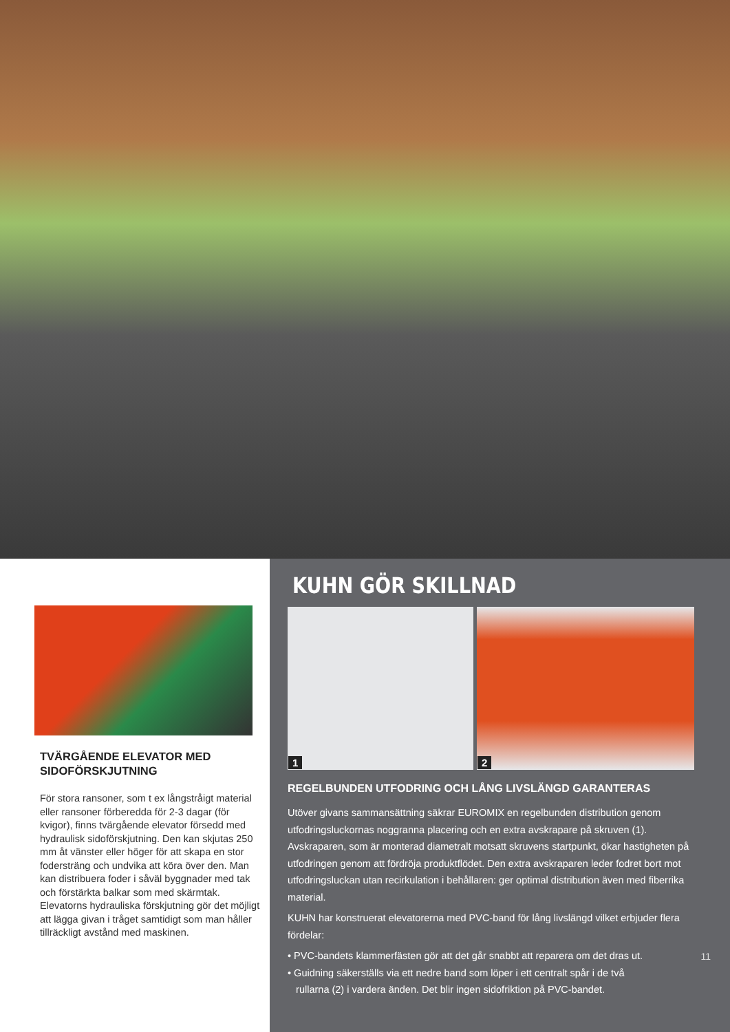TVÄRGÅENDE ELEVATOR MED SIDOFÖRSKJUTNING
För stora ransoner, som t ex långstråigt material eller ransoner förberedda för 2-3 dagar (för kvigor), finns tvärgående elevator försedd med hydraulisk sidoförskjutning. Den kan skjutas 250 mm åt vänster eller höger för att skapa en stor fodersträng och undvika att köra över den. Man kan distribuera foder i såväl byggnader med tak och förstärkta balkar som med skärmtak. Elevatorns hydrauliska förskjutning gör det möjligt att lägga givan i tråget samtidigt som man håller tillräckligt avstånd med maskinen.
KUHN GÖR SKILLNAD
1
2
REGELBUNDEN UTFODRING OCH LÅNG LIVSLÄNGD GARANTERAS
Utöver givans sammansättning säkrar EUROMIX en regelbunden distribution genom utfodringsluckornas noggranna placering och en extra avskrapare på skruven (1). Avskraparen, som är monterad diametralt motsatt skruvens startpunkt, ökar hastigheten på utfodringen genom att fördröja produktflödet. Den extra avskraparen leder fodret bort mot utfodringsluckan utan recirkulation i behållaren: ger optimal distribution även med fiberrika material.
KUHN har konstruerat elevatorerna med PVC-band för lång livslängd vilket erbjuder flera fördelar:
• PVC-bandets klammerfästen gör att det går snabbt att reparera om det dras ut.
• Guidning säkerställs via ett nedre band som löper i ett centralt spår i de två
rullarna (2) i vardera änden. Det blir ingen sidofriktion på PVC-bandet.
11